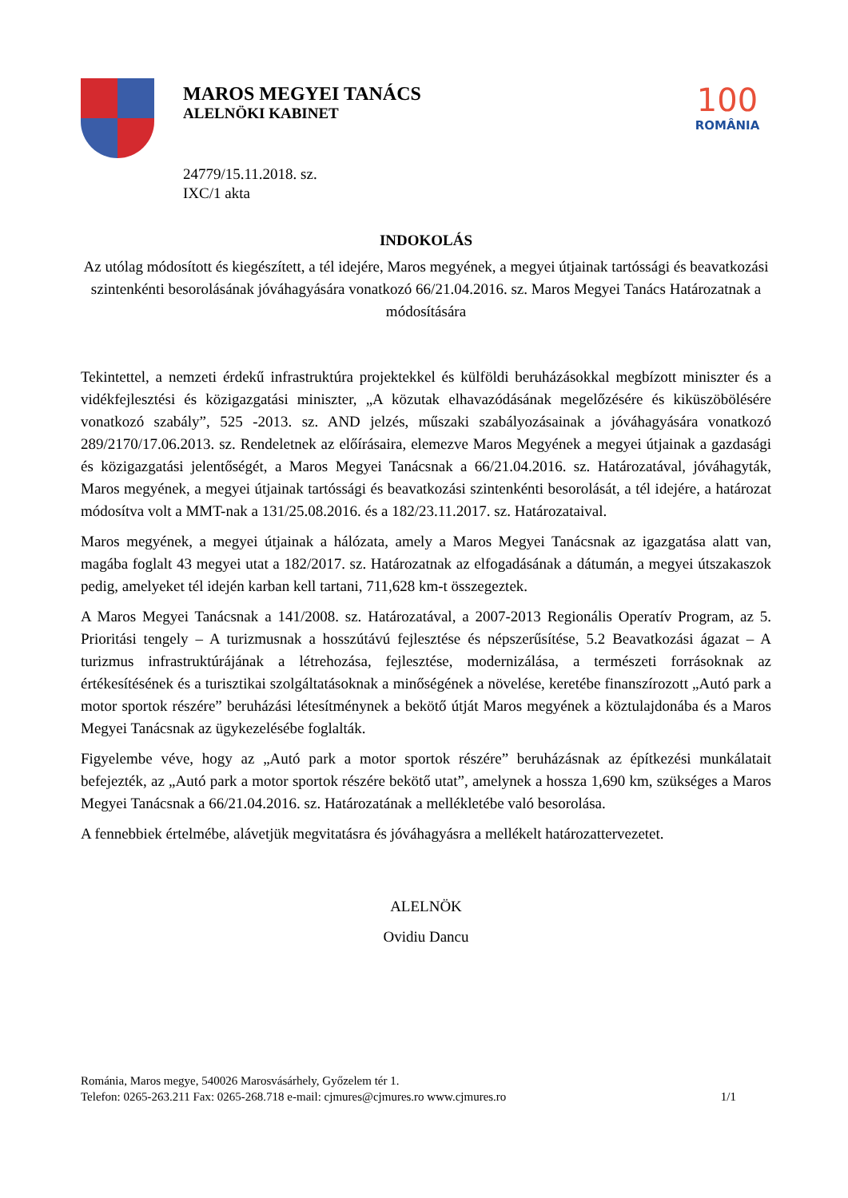MAROS MEGYEI TANÁCS
ALELNÖKI KABINET
100
ROMÂNIA
24779/15.11.2018. sz.
IXC/1 akta
INDOKOLÁS
Az utólag módosított és kiegészített, a tél idejére, Maros megyének, a megyei útjainak tartóssági és beavatkozási szintenkénti besorolásának jóváhagyására vonatkozó 66/21.04.2016. sz. Maros Megyei Tanács Határozatnak a módosítására
Tekintettel, a nemzeti érdekű infrastruktúra projektekkel és külföldi beruházásokkal megbízott miniszter és a vidékfejlesztési és közigazgatási miniszter, „A közutak elhavazódásának megelőzésére és kiküszöbölésére vonatkozó szabály”, 525 -2013. sz. AND jelzés, műszaki szabályozásainak a jóváhagyására vonatkozó 289/2170/17.06.2013. sz. Rendeletnek az előírásaira, elemezve Maros Megyének a megyei útjainak a gazdasági és közigazgatási jelentőségét, a Maros Megyei Tanácsnak a 66/21.04.2016. sz. Határozatával, jóváhagyták, Maros megyének, a megyei útjainak tartóssági és beavatkozási szintenkénti besorolását, a tél idejére, a határozat módosítva volt a MMT-nak a 131/25.08.2016. és a 182/23.11.2017. sz. Határozataival.
Maros megyének, a megyei útjainak a hálózata, amely a Maros Megyei Tanácsnak az igazgatása alatt van, magába foglalt 43 megyei utat a 182/2017. sz. Határozatnak az elfogadásának a dátumán, a megyei útszakaszok pedig, amelyeket tél idején karban kell tartani, 711,628 km-t összegeztek.
A Maros Megyei Tanácsnak a 141/2008. sz. Határozatával, a 2007-2013 Regionális Operatív Program, az 5. Prioritási tengely – A turizmusnak a hosszútávú fejlesztése és népszerűsítése, 5.2 Beavatkozási ágazat – A turizmus infrastruktúrájának a létrehozása, fejlesztése, modernizálása, a természeti forrásoknak az értékesítésének és a turisztikai szolgáltatásoknak a minőségének a növelése, keretébe finanszírozott „Autó park a motor sportok részére” beruházási létesítménynek a bekötő útját Maros megyének a köztulajdonába és a Maros Megyei Tanácsnak az ügykezelésébe foglalták.
Figyelembe véve, hogy az „Autó park a motor sportok részére” beruházásnak az építkezési munkálatait befejezték, az „Autó park a motor sportok részére bekötő utat”, amelynek a hossza 1,690 km, szükséges a Maros Megyei Tanácsnak a 66/21.04.2016. sz. Határozatának a mellékletébe való besorolása.
A fennebbiek értelmébe, alávetjük megvitatásra és jóváhagyásra a mellékelt határozattervezetet.
ALELNÖK
Ovidiu Dancu
Románia, Maros megye, 540026 Marosvásárhely, Győzelem tér 1.
Telefon: 0265-263.211 Fax: 0265-268.718 e-mail: cjmures@cjmures.ro www.cjmures.ro 1/1